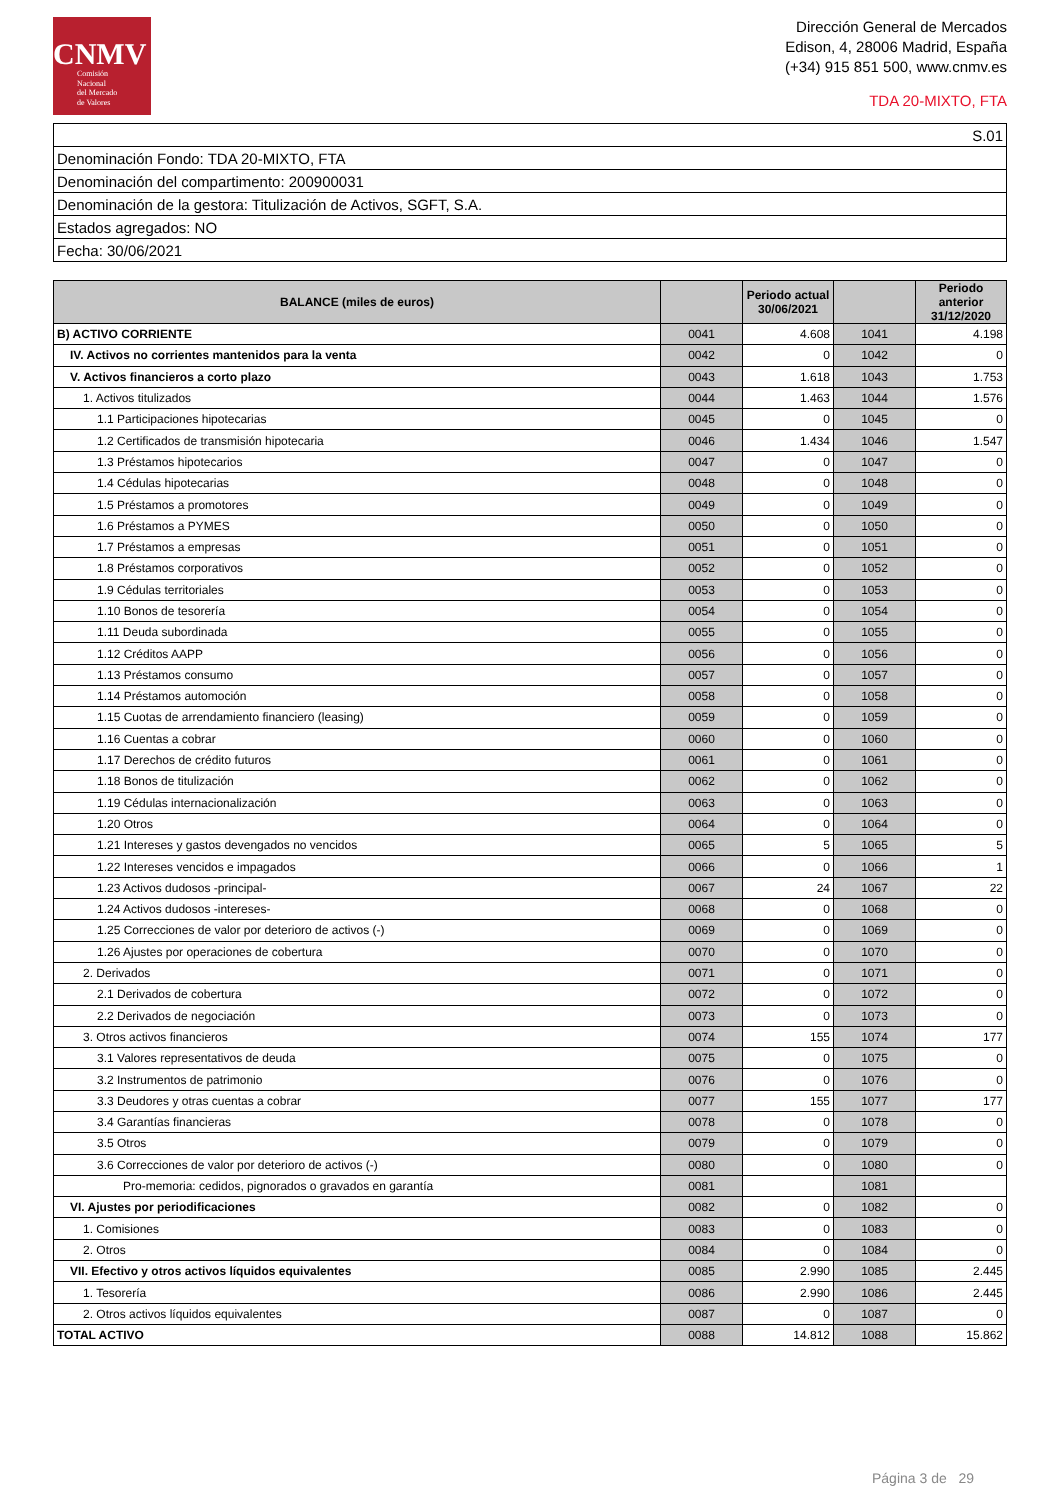CNMV
Comisión
Nacional
del Mercado
de Valores
Dirección General de Mercados
Edison, 4, 28006 Madrid, España
(+34) 915 851 500, www.cnmv.es
TDA 20-MIXTO, FTA
| S.01 |
| Denominación Fondo: TDA 20-MIXTO, FTA |
| Denominación del compartimento: 200900031 |
| Denominación de la gestora: Titulización de Activos, SGFT, S.A. |
| Estados agregados: NO |
| Fecha: 30/06/2021 |
| BALANCE (miles de euros) | | Periodo actual 30/06/2021 | | Periodo anterior 31/12/2020 |
| --- | --- | --- | --- | --- |
| B) ACTIVO CORRIENTE | 0041 | 4.608 | 1041 | 4.198 |
| IV. Activos no corrientes mantenidos para la venta | 0042 | 0 | 1042 | 0 |
| V. Activos financieros a corto plazo | 0043 | 1.618 | 1043 | 1.753 |
| 1. Activos titulizados | 0044 | 1.463 | 1044 | 1.576 |
| 1.1 Participaciones hipotecarias | 0045 | 0 | 1045 | 0 |
| 1.2 Certificados de transmisión hipotecaria | 0046 | 1.434 | 1046 | 1.547 |
| 1.3 Préstamos hipotecarios | 0047 | 0 | 1047 | 0 |
| 1.4 Cédulas hipotecarias | 0048 | 0 | 1048 | 0 |
| 1.5 Préstamos a promotores | 0049 | 0 | 1049 | 0 |
| 1.6 Préstamos a PYMES | 0050 | 0 | 1050 | 0 |
| 1.7 Préstamos a empresas | 0051 | 0 | 1051 | 0 |
| 1.8 Préstamos corporativos | 0052 | 0 | 1052 | 0 |
| 1.9 Cédulas territoriales | 0053 | 0 | 1053 | 0 |
| 1.10 Bonos de tesorería | 0054 | 0 | 1054 | 0 |
| 1.11 Deuda subordinada | 0055 | 0 | 1055 | 0 |
| 1.12 Créditos AAPP | 0056 | 0 | 1056 | 0 |
| 1.13 Préstamos consumo | 0057 | 0 | 1057 | 0 |
| 1.14 Préstamos automoción | 0058 | 0 | 1058 | 0 |
| 1.15 Cuotas de arrendamiento financiero (leasing) | 0059 | 0 | 1059 | 0 |
| 1.16 Cuentas a cobrar | 0060 | 0 | 1060 | 0 |
| 1.17 Derechos de crédito futuros | 0061 | 0 | 1061 | 0 |
| 1.18 Bonos de titulización | 0062 | 0 | 1062 | 0 |
| 1.19 Cédulas internacionalización | 0063 | 0 | 1063 | 0 |
| 1.20 Otros | 0064 | 0 | 1064 | 0 |
| 1.21 Intereses y gastos devengados no vencidos | 0065 | 5 | 1065 | 5 |
| 1.22 Intereses vencidos e impagados | 0066 | 0 | 1066 | 1 |
| 1.23 Activos dudosos -principal- | 0067 | 24 | 1067 | 22 |
| 1.24 Activos dudosos -intereses- | 0068 | 0 | 1068 | 0 |
| 1.25 Correcciones de valor por deterioro de activos (-) | 0069 | 0 | 1069 | 0 |
| 1.26 Ajustes por operaciones de cobertura | 0070 | 0 | 1070 | 0 |
| 2. Derivados | 0071 | 0 | 1071 | 0 |
| 2.1 Derivados de cobertura | 0072 | 0 | 1072 | 0 |
| 2.2 Derivados de negociación | 0073 | 0 | 1073 | 0 |
| 3. Otros activos financieros | 0074 | 155 | 1074 | 177 |
| 3.1 Valores representativos de deuda | 0075 | 0 | 1075 | 0 |
| 3.2 Instrumentos de patrimonio | 0076 | 0 | 1076 | 0 |
| 3.3 Deudores y otras cuentas a cobrar | 0077 | 155 | 1077 | 177 |
| 3.4 Garantías financieras | 0078 | 0 | 1078 | 0 |
| 3.5 Otros | 0079 | 0 | 1079 | 0 |
| 3.6 Correcciones de valor por deterioro de activos (-) | 0080 | 0 | 1080 | 0 |
| Pro-memoria: cedidos, pignorados o gravados en garantía | 0081 | | 1081 | |
| VI. Ajustes por periodificaciones | 0082 | 0 | 1082 | 0 |
| 1. Comisiones | 0083 | 0 | 1083 | 0 |
| 2. Otros | 0084 | 0 | 1084 | 0 |
| VII. Efectivo y otros activos líquidos equivalentes | 0085 | 2.990 | 1085 | 2.445 |
| 1. Tesorería | 0086 | 2.990 | 1086 | 2.445 |
| 2. Otros activos líquidos equivalentes | 0087 | 0 | 1087 | 0 |
| TOTAL ACTIVO | 0088 | 14.812 | 1088 | 15.862 |
Página 3 de 29